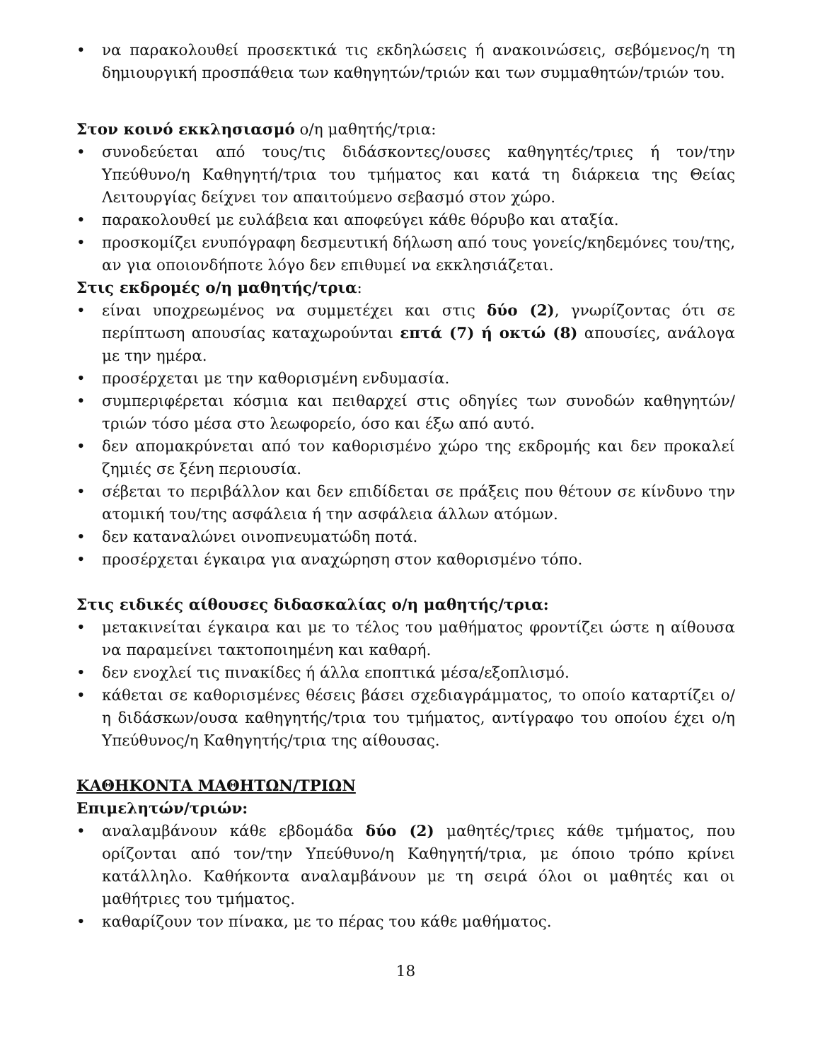• να παρακολουθεί προσεκτικά τις εκδηλώσεις ή ανακοινώσεις, σεβόμενος/η τη δημιουργική προσπάθεια των καθηγητών/τριών και των συμμαθητών/τριών του.
Στον κοινό εκκλησιασμό ο/η μαθητής/τρια:
• συνοδεύεται από τους/τις διδάσκοντες/ουσες καθηγητές/τριες ή τον/την Υπεύθυνο/η Καθηγητή/τρια του τμήματος και κατά τη διάρκεια της Θείας Λειτουργίας δείχνει τον απαιτούμενο σεβασμό στον χώρο.
• παρακολουθεί με ευλάβεια και αποφεύγει κάθε θόρυβο και αταξία.
• προσκομίζει ενυπόγραφη δεσμευτική δήλωση από τους γονείς/κηδεμόνες του/της, αν για οποιονδήποτε λόγο δεν επιθυμεί να εκκλησιάζεται.
Στις εκδρομές ο/η μαθητής/τρια:
• είναι υποχρεωμένος να συμμετέχει και στις δύο (2), γνωρίζοντας ότι σε περίπτωση απουσίας καταχωρούνται επτά (7) ή οκτώ (8) απουσίες, ανάλογα με την ημέρα.
• προσέρχεται με την καθορισμένη ενδυμασία.
• συμπεριφέρεται κόσμια και πειθαρχεί στις οδηγίες των συνοδών καθηγητών/τριών τόσο μέσα στο λεωφορείο, όσο και έξω από αυτό.
• δεν απομακρύνεται από τον καθορισμένο χώρο της εκδρομής και δεν προκαλεί ζημιές σε ξένη περιουσία.
• σέβεται το περιβάλλον και δεν επιδίδεται σε πράξεις που θέτουν σε κίνδυνο την ατομική του/της ασφάλεια ή την ασφάλεια άλλων ατόμων.
• δεν καταναλώνει οινοπνευματώδη ποτά.
• προσέρχεται έγκαιρα για αναχώρηση στον καθορισμένο τόπο.
Στις ειδικές αίθουσες διδασκαλίας ο/η μαθητής/τρια:
• μετακινείται έγκαιρα και με το τέλος του μαθήματος φροντίζει ώστε η αίθουσα να παραμείνει τακτοποιημένη και καθαρή.
• δεν ενοχλεί τις πινακίδες ή άλλα εποπτικά μέσα/εξοπλισμό.
• κάθεται σε καθορισμένες θέσεις βάσει σχεδιαγράμματος, το οποίο καταρτίζει ο/η διδάσκων/ουσα καθηγητής/τρια του τμήματος, αντίγραφο του οποίου έχει ο/η Υπεύθυνος/η Καθηγητής/τρια της αίθουσας.
ΚΑΘΗΚΟΝΤΑ ΜΑΘΗΤΩΝ/ΤΡΙΩΝ
Επιμελητών/τριών:
• αναλαμβάνουν κάθε εβδομάδα δύο (2) μαθητές/τριες κάθε τμήματος, που ορίζονται από τον/την Υπεύθυνο/η Καθηγητή/τρια, με όποιο τρόπο κρίνει κατάλληλο. Καθήκοντα αναλαμβάνουν με τη σειρά όλοι οι μαθητές και οι μαθήτριες του τμήματος.
• καθαρίζουν τον πίνακα, με το πέρας του κάθε μαθήματος.
18